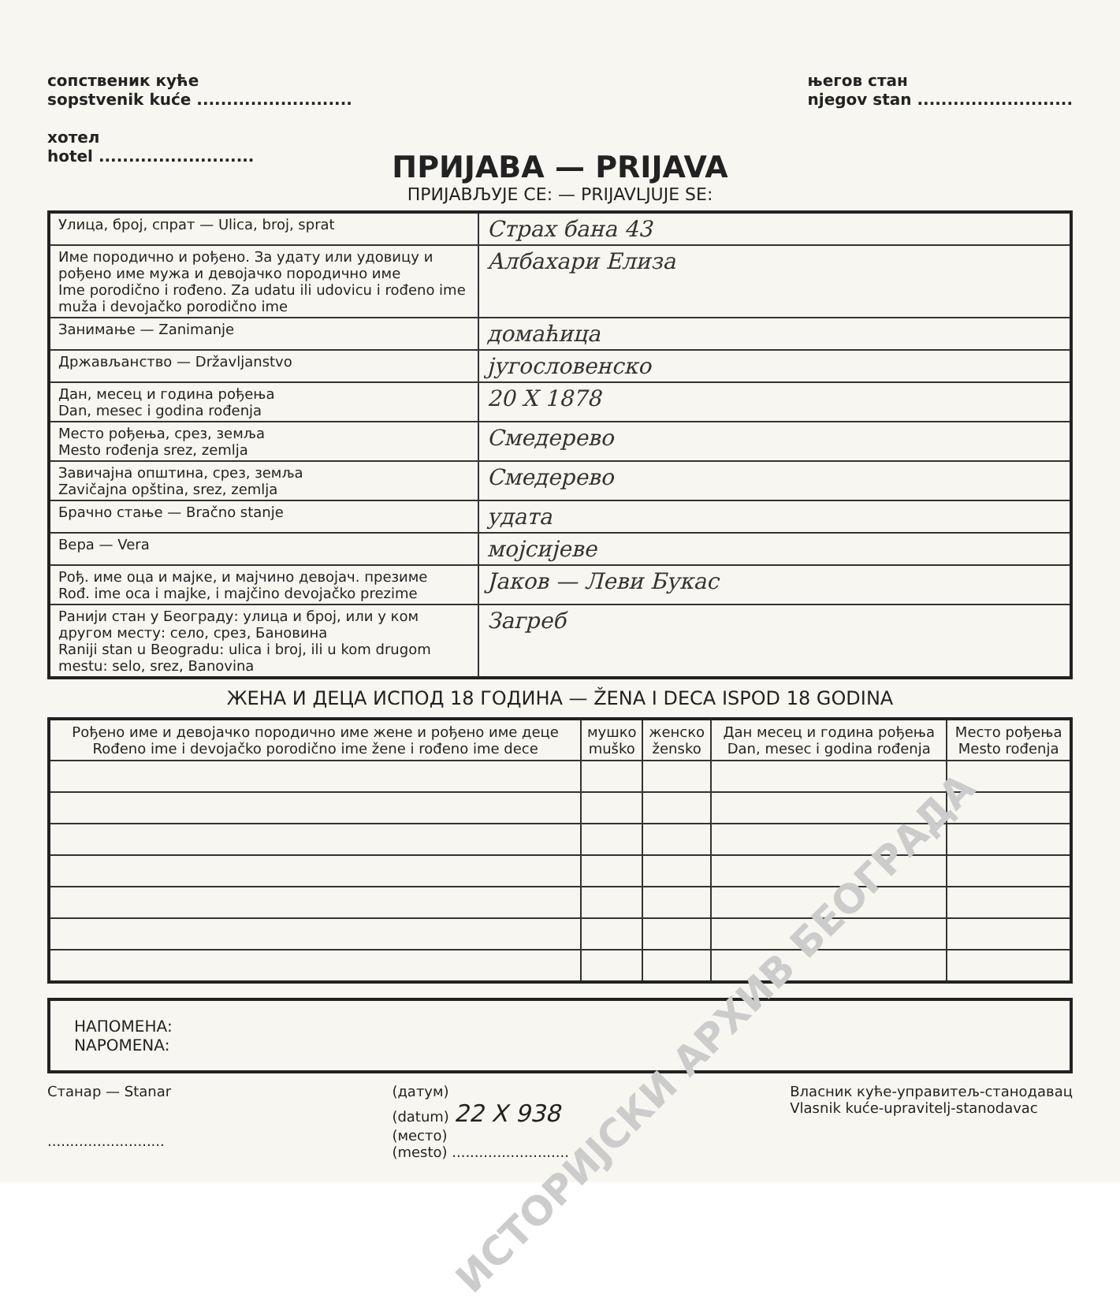сопственик куће
sopstvenik kuće ..........................
хотел
hotel ..........................
његов стан
njegov stan ..........................
ПРИЈАВА — PRIJAVA
ПРИЈАВЉУЈЕ СЕ: — PRIJAVLJUJE SE:
| Улица, број, спрат — Ulica, broj, sprat | Страх бана 43 |
| Име породично и рођено. За удату или удовицу и рођено име мужа и девојачко породично име Ime porodično i rođeno. Za udatu ili udovicu i rođeno ime muža i devojačko porodično ime | Албахари Елиза |
| Занимање — Zanimanje | домаћица |
| Држављанство — Državljanstvo | југословенско |
| Дан, месец и година рођења Dan, mesec i godina rođenja | 20 X 1878 |
| Место рођења, срез, земља Mesto rođenja srez, zemlja | Смедерево |
| Завичајна општина, срез, земља Zavičajna opština, srez, zemlja | Смедерево |
| Брачно стање — Bračno stanje | удата |
| Вера — Vera | мојсијеве |
| Рођ. име оца и мајке, и мајчино девојач. презиме Rođ. ime oca i majke, i majčino devojačko prezime | Јаков — Леви Букас |
| Ранији стан у Београду: улица и број, или у ком другом месту: село, срез, Бановина Raniji stan u Beogradu: ulica i broj, ili u kom drugom mestu: selo, srez, Banovina | Загреб |
ЖЕНА И ДЕЦА ИСПОД 18 ГОДИНА — ŽENA I DECA ISPOD 18 GODINA
| Рођено име и девојачко породично име жене и рођено име деце Rođeno ime i devojačko porodično ime žene i rođeno ime dece | мушко muško | женско žensko | Дан месец и година рођења Dan, mesec i godina rođenja | Место рођења Mesto rođenja |
| --- | --- | --- | --- | --- |
НАПОМЕНА:
NAPOMENA:
Станар — Stanar
..........................
(датум)
(datum) 22 X 938
(место)
(mesto) ..........................
Власник куће-управитељ-станодавац
Vlasnik kuće-upravitelj-stanodavac
ИСТОРИЈСКИ АРХИВ БЕОГРАДА